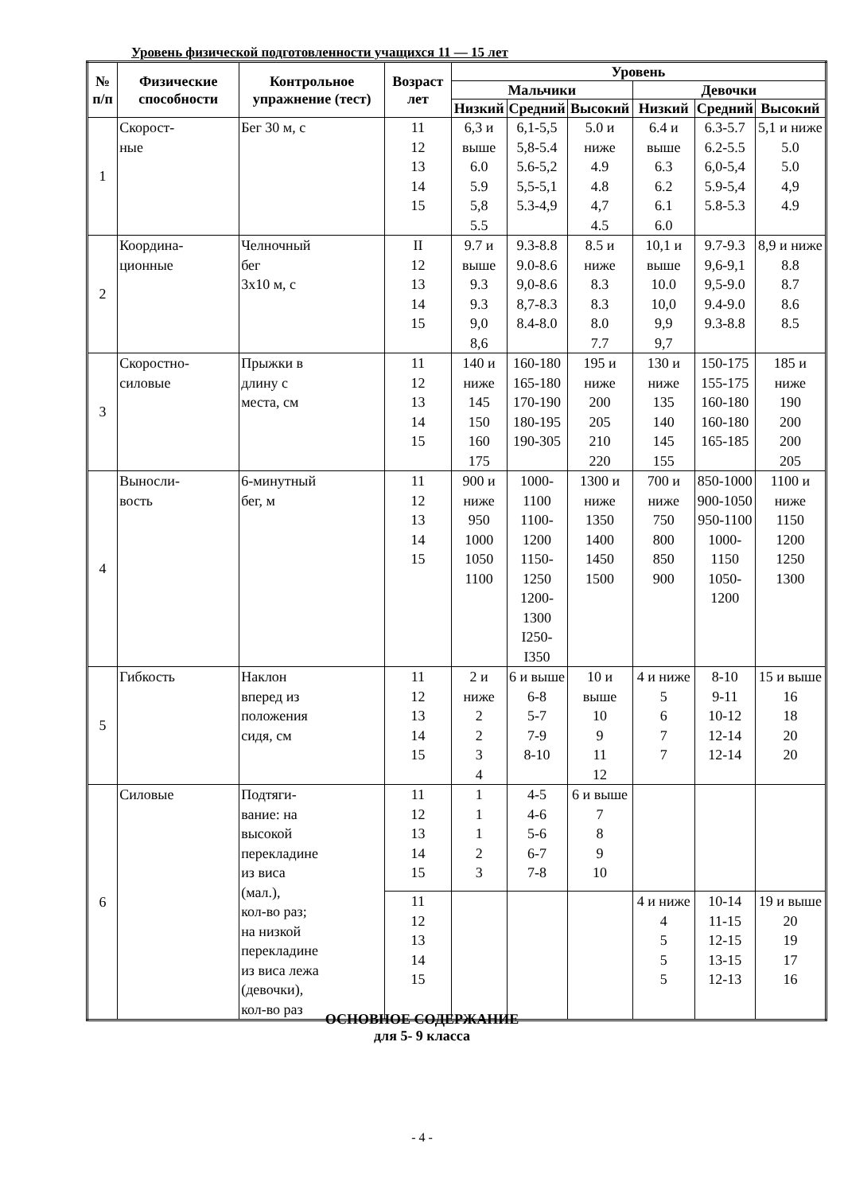Уровень физической подготовленности учащихся 11 — 15 лет
| № п/п | Физические способности | Контрольное упражнение (тест) | Возраст лет | Уровень | | | | | |
| --- | --- | --- | --- | --- | --- | --- | --- | --- | --- |
| | | | | Мальчики | | | Девочки | | |
| | | | | Низкий | Средний | Высокий | Низкий | Средний | Высокий |
| 1 | Скорост- ные | Бег 30 м, с | 11 12 13 14 15 | 6,3 и выше 6.0 5.9 5,8 5.5 | 6,1-5,5 5,8-5.4 5.6-5,2 5,5-5,1 5.3-4,9 | 5.0 и ниже 4.9 4.8 4,7 4.5 | 6.4 и выше 6.3 6.2 6.1 6.0 | 6.3-5.7 6.2-5.5 6,0-5,4 5.9-5,4 5.8-5.3 | 5,1 и ниже 5.0 5.0 4,9 4.9 |
| 2 | Координа- ционные | Челночный бег 3х10 м, с | II 12 13 14 15 | 9.7 и выше 9.3 9.3 9,0 8,6 | 9.3-8.8 9.0-8.6 9,0-8.6 8,7-8.3 8.4-8.0 | 8.5 и ниже 8.3 8.3 8.0 7.7 | 10,1 и выше 10.0 10,0 9,9 9,7 | 9.7-9.3 9,6-9,1 9,5-9.0 9.4-9.0 9.3-8.8 | 8,9 и ниже 8.8 8.7 8.6 8.5 |
| 3 | Скоростно- силовые | Прыжки в длину с места, см | 11 12 13 14 15 | 140 и ниже 145 150 160 175 | 160-180 165-180 170-190 180-195 190-305 | 195 и ниже 200 205 210 220 | 130 и ниже 135 140 145 155 | 150-175 155-175 160-180 160-180 165-185 | 185 и ниже 190 200 200 205 |
| 4 | Выносли- вость | 6-минутный бег, м | 11 12 13 14 15 | 900 и ниже 950 1000 1050 1100 | 1000- 1100 1100- 1200 1150- 1250 1200- 1300 I250- I350 | 1300 и ниже 1350 1400 1450 1500 | 700 и ниже 750 800 850 900 | 850-1000 900-1050 950-1100 1000- 1150 1050- 1200 | 1100 и ниже 1150 1200 1250 1300 |
| 5 | Гибкость | Наклон вперед из положения сидя, см | 11 12 13 14 15 | 2 и ниже 2 2 3 4 | 6 и выше 6-8 5-7 7-9 8-10 | 10 и выше 10 9 11 12 | 4 и ниже 5 6 7 7 | 8-10 9-11 10-12 12-14 12-14 | 15 и выше 16 18 20 20 |
| 6 | Силовые | Подтяги- вание: на высокой перекладине из виса (мал.), кол-во раз; на низкой перекладине из виса лежа (девочки), кол-во раз | 11 12 13 14 15 | 1 1 1 2 3 | 4-5 4-6 5-6 6-7 7-8 | 6 и выше 7 8 9 10 | | | |
| | | | 11 12 13 14 15 | | | | 4 и ниже 4 5 5 5 | 10-14 11-15 12-15 13-15 12-13 | 19 и выше 20 19 17 16 |
ОСНОВНОЕ СОДЕРЖАНИЕ
для 5- 9 класса
- 4 -